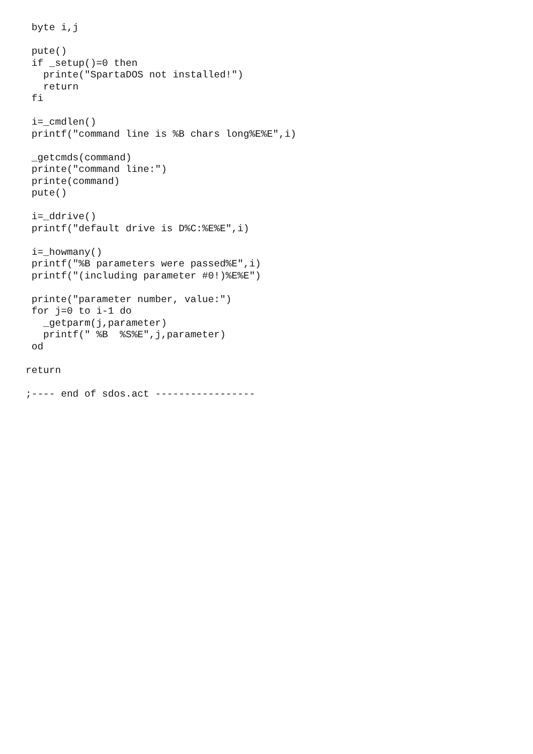byte i,j

 pute()
 if _setup()=0 then
   printe("SpartaDOS not installed!")
   return
 fi

 i=_cmdlen()
 printf("command line is %B chars long%E%E",i)

 _getcmds(command)
 printe("command line:")
 printe(command)
 pute()

 i=_ddrive()
 printf("default drive is D%C:%E%E",i)

 i=_howmany()
 printf("%B parameters were passed%E",i)
 printf("(including parameter #0!)%E%E")

 printe("parameter number, value:")
 for j=0 to i-1 do
   _getparm(j,parameter)
   printf(" %B  %S%E",j,parameter)
 od

return

;---- end of sdos.act -----------------